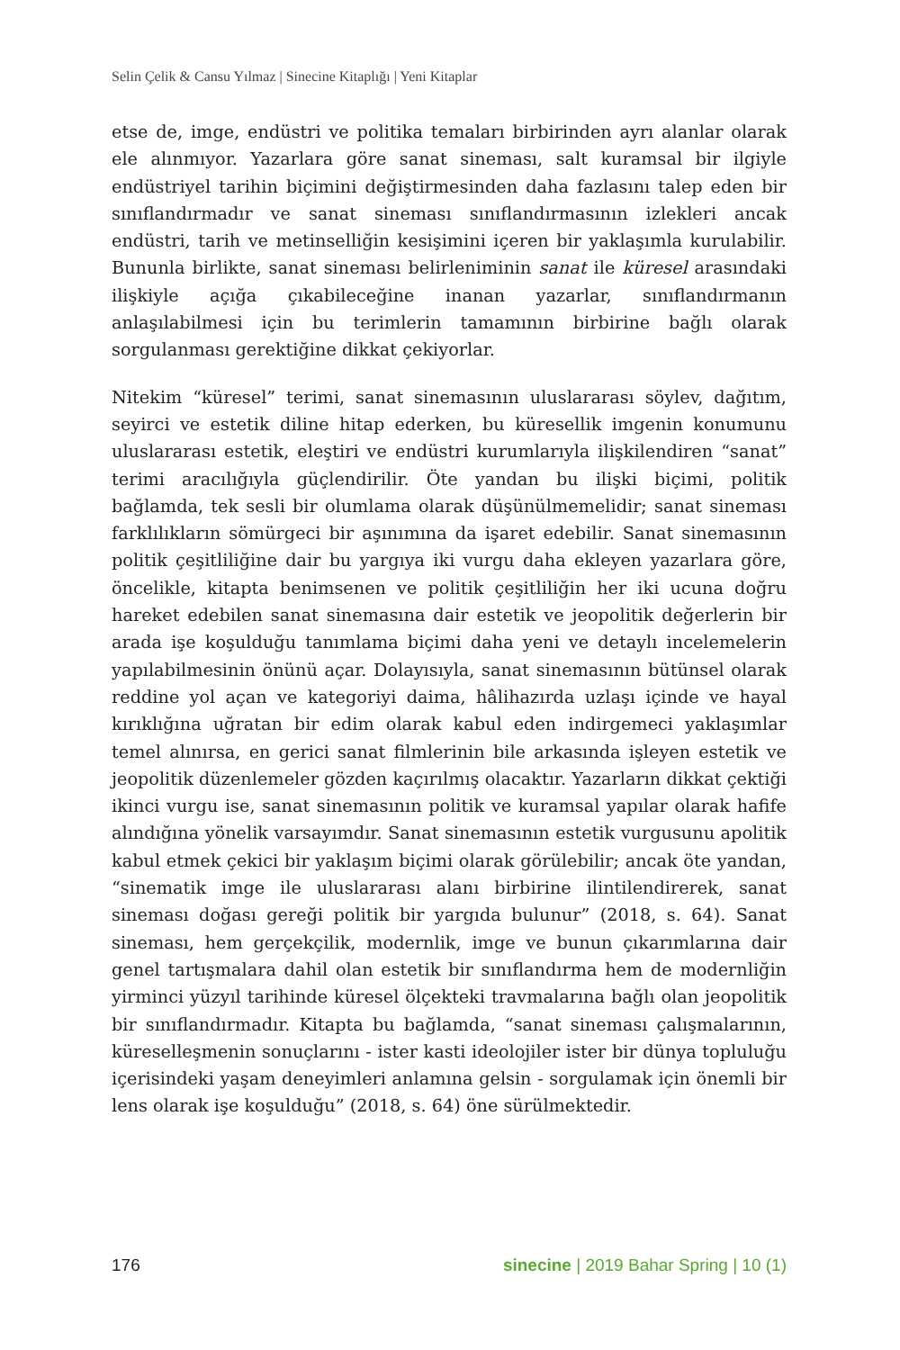Selin Çelik & Cansu Yılmaz | Sinecine Kitaplığı | Yeni Kitaplar
etse de, imge, endüstri ve politika temaları birbirinden ayrı alanlar olarak ele alınmıyor. Yazarlara göre sanat sineması, salt kuramsal bir ilgiyle endüstriyel tarihin biçimini değiştirmesinden daha fazlasını talep eden bir sınıflandırmadır ve sanat sineması sınıflandırmasının izlekleri ancak endüstri, tarih ve metinselliğin kesişimini içeren bir yaklaşımla kurulabilir. Bununla birlikte, sanat sineması belirleniminin sanat ile küresel arasındaki ilişkiyle açığa çıkabileceğine inanan yazarlar, sınıflandırmanın anlaşılabilmesi için bu terimlerin tamamının birbirine bağlı olarak sorgulanması gerektiğine dikkat çekiyorlar.
Nitekim “küresel” terimi, sanat sinemasının uluslararası söylev, dağıtım, seyirci ve estetik diline hitap ederken, bu küresellik imgenin konumunu uluslararası estetik, eleştiri ve endüstri kurumlarıyla ilişkilendiren “sanat” terimi aracılığıyla güçlendirilir. Öte yandan bu ilişki biçimi, politik bağlamda, tek sesli bir olumlama olarak düşünülmemelidir; sanat sineması farklılıkların sömürgeci bir aşınımına da işaret edebilir. Sanat sinemasının politik çeşitliliğine dair bu yargıya iki vurgu daha ekleyen yazarlara göre, öncelikle, kitapta benimsenen ve politik çeşitliliğin her iki ucuna doğru hareket edebilen sanat sinemasına dair estetik ve jeopolitik değerlerin bir arada işe koşulduğu tanımlama biçimi daha yeni ve detaylı incelemelerin yapılabilmesinin önünü açar. Dolayısıyla, sanat sinemasının bütünsel olarak reddine yol açan ve kategoriyi daima, hâlihazırda uzlaşı içinde ve hayal kırıklığına uğratan bir edim olarak kabul eden indirgemeci yaklaşımlar temel alınırsa, en gerici sanat filmlerinin bile arkasında işleyen estetik ve jeopolitik düzenlemeler gözden kaçırılmış olacaktır. Yazarların dikkat çektiği ikinci vurgu ise, sanat sinemasının politik ve kuramsal yapılar olarak hafife alındığına yönelik varsayımdır. Sanat sinemasının estetik vurgusunu apolitik kabul etmek çekici bir yaklaşım biçimi olarak görülebilir; ancak öte yandan, “sinematik imge ile uluslararası alanı birbirine ilintilendirerek, sanat sineması doğası gereği politik bir yargıda bulunur” (2018, s. 64). Sanat sineması, hem gerçekçilik, modernlik, imge ve bunun çıkarımlarına dair genel tartışmalara dahil olan estetik bir sınıflandırma hem de modernliğin yirminci yüzyıl tarihinde küresel ölçekteki travmalarına bağlı olan jeopolitik bir sınıflandırmadır. Kitapta bu bağlamda, “sanat sineması çalışmalarının, küreselleşmenin sonuçlarını - ister kasti ideolojiler ister bir dünya topluluğu içerisindeki yaşam deneyimleri anlamına gelsin - sorgulamak için önemli bir lens olarak işe koşulduğu” (2018, s. 64) öne sürülmektedir.
176 sinecine | 2019 Bahar Spring | 10 (1)